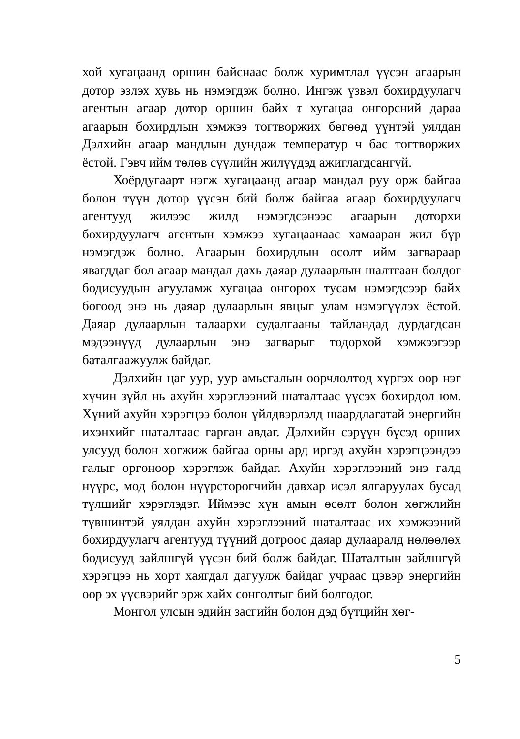хой хугацаанд оршин байснаас болж хуримтлал үүсэн агаарын дотор эзлэх хувь нь нэмэгдэж болно. Ингэж үзвэл бохирдуулагч агентын агаар дотор оршин байх τ хугацаа өнгөрсний дараа агаарын бохирдлын хэмжээ тогтворжих бөгөөд үүнтэй уялдан Дэлхийн агаар мандлын дундаж температур ч бас тогтворжих ёстой. Гэвч ийм төлөв сүүлийн жилүүдэд ажиглагдсангүй.
Хоёрдугаарт нэгж хугацаанд агаар мандал руу орж байгаа болон түүн дотор үүсэн бий болж байгаа агаар бохирдуулагч агентууд жилээс жилд нэмэгдсэнээс агаарын доторхи бохирдуулагч агентын хэмжээ хугацаанаас хамааран жил бүр нэмэгдэж болно. Агаарын бохирдлын өсөлт ийм загвараар явагддаг бол агаар мандал дахь даяар дулаарлын шалтгаан болдог бодисуудын агууламж хугацаа өнгөрөх тусам нэмэгдсээр байх бөгөөд энэ нь даяар дулаарлын явцыг улам нэмэгүүлэх ёстой. Даяар дулаарлын талаархи судалгааны тайландад дурдагдсан мэдээнүүд дулаарлын энэ загварыг тодорхой хэмжээгээр баталгаажуулж байдаг.
Дэлхийн цаг уур, уур амьсгалын өөрчлөлтөд хүргэх өөр нэг хүчин зүйл нь ахуйн хэрэглээний шаталтаас үүсэх бохирдол юм. Хүний ахуйн хэрэгцээ болон үйлдвэрлэлд шаардлагатай энергийн ихэнхийг шаталтаас гарган авдаг. Дэлхийн сэрүүн бүсэд орших улсууд болон хөгжиж байгаа орны ард иргэд ахуйн хэрэгцээндээ галыг өргөнөөр хэрэглэж байдаг. Ахуйн хэрэглээний энэ галд нүүрс, мод болон нүүрстөрөгчийн давхар исэл ялгаруулах бусад түлшийг хэрэглэдэг. Иймээс хүн амын өсөлт болон хөгжлийн түвшинтэй уялдан ахуйн хэрэглээний шаталтаас их хэмжээний бохирдуулагч агентууд түүний дотроос даяар дулааралд нөлөөлөх бодисууд зайлшгүй үүсэн бий болж байдаг. Шаталтын зайлшгүй хэрэгцээ нь хорт хаягдал дагуулж байдаг учраас цэвэр энергийн өөр эх үүсвэрийг эрж хайх сонголтыг бий болгодог.
Монгол улсын эдийн засгийн болон дэд бүтцийн хөг-
5